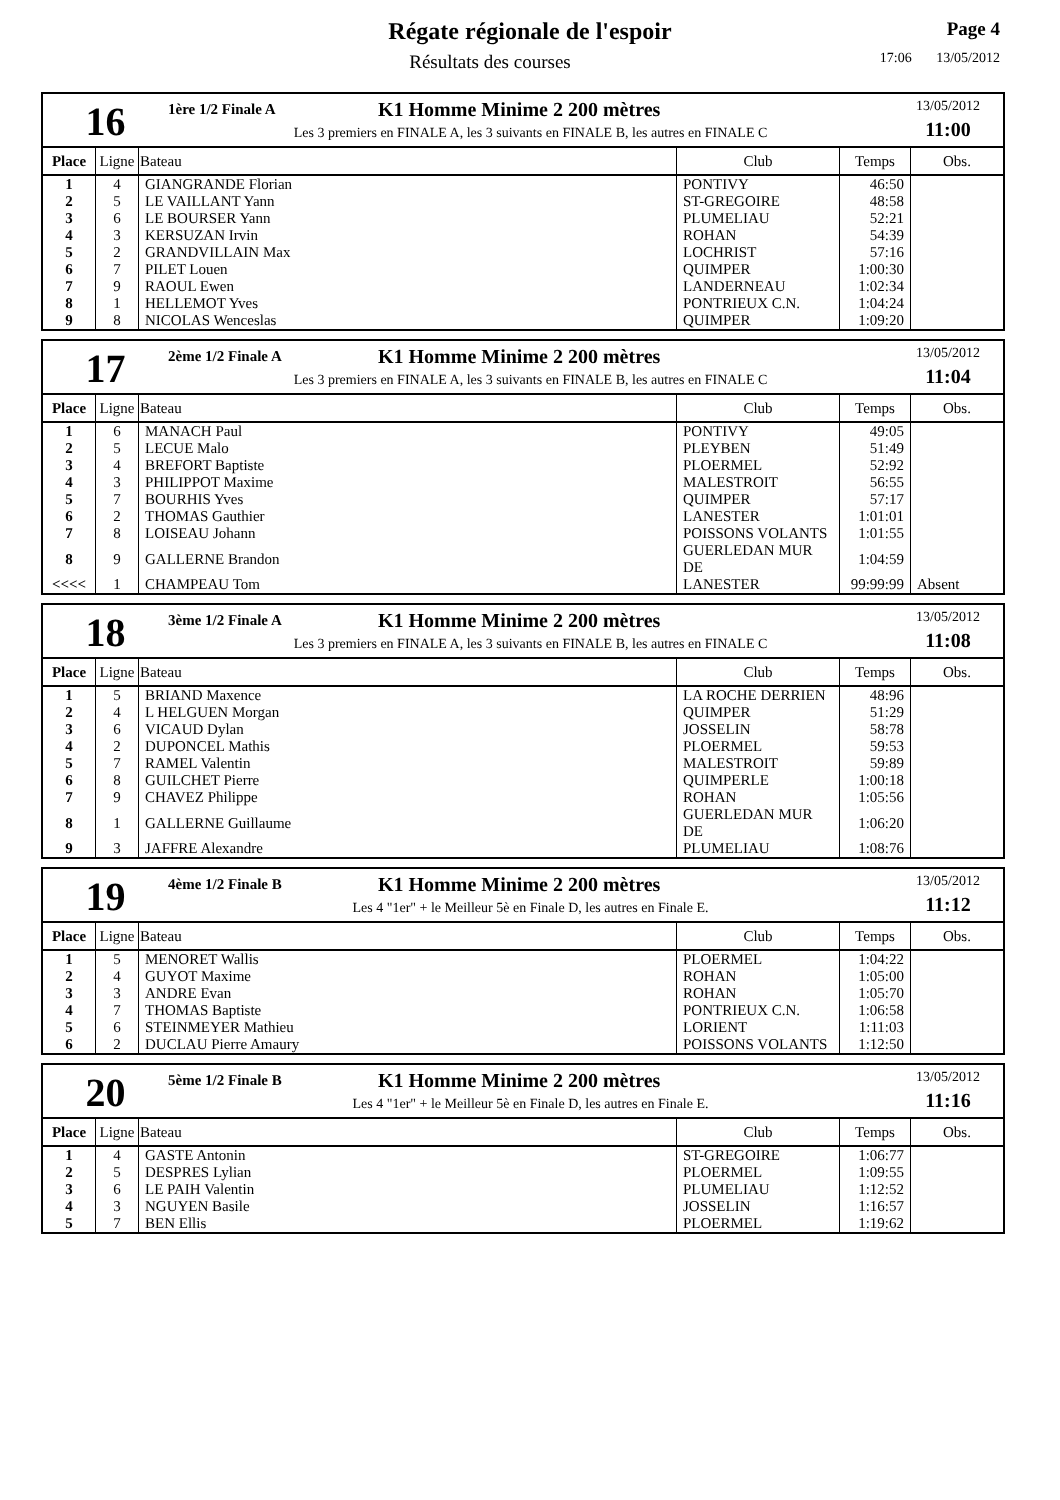Régate régionale de l'espoir
Résultats des courses
Page 4
17:06 13/05/2012
16
1ère 1/2 Finale A K1 Homme Minime 2 200 mètres
Les 3 premiers en FINALE A, les 3 suivants en FINALE B, les autres en FINALE C
13/05/2012
11:00
| Place | Ligne | Bateau | Club | Temps | Obs. |
| --- | --- | --- | --- | --- | --- |
| 1 | 4 | GIANGRANDE Florian | PONTIVY | 46:50 | |
| 2 | 5 | LE VAILLANT Yann | ST-GREGOIRE | 48:58 | |
| 3 | 6 | LE BOURSER Yann | PLUMELIAU | 52:21 | |
| 4 | 3 | KERSUZAN Irvin | ROHAN | 54:39 | |
| 5 | 2 | GRANDVILLAIN Max | LOCHRIST | 57:16 | |
| 6 | 7 | PILET Louen | QUIMPER | 1:00:30 | |
| 7 | 9 | RAOUL Ewen | LANDERNEAU | 1:02:34 | |
| 8 | 1 | HELLEMOT Yves | PONTRIEUX C.N. | 1:04:24 | |
| 9 | 8 | NICOLAS Wenceslas | QUIMPER | 1:09:20 | |
17
2ème 1/2 Finale A K1 Homme Minime 2 200 mètres
Les 3 premiers en FINALE A, les 3 suivants en FINALE B, les autres en FINALE C
13/05/2012
11:04
| Place | Ligne | Bateau | Club | Temps | Obs. |
| --- | --- | --- | --- | --- | --- |
| 1 | 6 | MANACH Paul | PONTIVY | 49:05 | |
| 2 | 5 | LECUE Malo | PLEYBEN | 51:49 | |
| 3 | 4 | BREFORT Baptiste | PLOERMEL | 52:92 | |
| 4 | 3 | PHILIPPOT Maxime | MALESTROIT | 56:55 | |
| 5 | 7 | BOURHIS Yves | QUIMPER | 57:17 | |
| 6 | 2 | THOMAS Gauthier | LANESTER | 1:01:01 | |
| 7 | 8 | LOISEAU Johann | POISSONS VOLANTS | 1:01:55 | |
| 8 | 9 | GALLERNE Brandon | GUERLEDAN MUR DE | 1:04:59 | |
| <<<< | 1 | CHAMPEAU Tom | LANESTER | 99:99:99 | Absent |
18
3ème 1/2 Finale A K1 Homme Minime 2 200 mètres
Les 3 premiers en FINALE A, les 3 suivants en FINALE B, les autres en FINALE C
13/05/2012
11:08
| Place | Ligne | Bateau | Club | Temps | Obs. |
| --- | --- | --- | --- | --- | --- |
| 1 | 5 | BRIAND Maxence | LA ROCHE DERRIEN | 48:96 | |
| 2 | 4 | L HELGUEN Morgan | QUIMPER | 51:29 | |
| 3 | 6 | VICAUD Dylan | JOSSELIN | 58:78 | |
| 4 | 2 | DUPONCEL Mathis | PLOERMEL | 59:53 | |
| 5 | 7 | RAMEL Valentin | MALESTROIT | 59:89 | |
| 6 | 8 | GUILCHET Pierre | QUIMPERLE | 1:00:18 | |
| 7 | 9 | CHAVEZ Philippe | ROHAN | 1:05:56 | |
| 8 | 1 | GALLERNE Guillaume | GUERLEDAN MUR DE | 1:06:20 | |
| 9 | 3 | JAFFRE Alexandre | PLUMELIAU | 1:08:76 | |
19
4ème 1/2 Finale B K1 Homme Minime 2 200 mètres
Les 4 "1er" + le Meilleur 5è en Finale D, les autres en Finale E.
13/05/2012
11:12
| Place | Ligne | Bateau | Club | Temps | Obs. |
| --- | --- | --- | --- | --- | --- |
| 1 | 5 | MENORET Wallis | PLOERMEL | 1:04:22 | |
| 2 | 4 | GUYOT Maxime | ROHAN | 1:05:00 | |
| 3 | 3 | ANDRE Evan | ROHAN | 1:05:70 | |
| 4 | 7 | THOMAS Baptiste | PONTRIEUX C.N. | 1:06:58 | |
| 5 | 6 | STEINMEYER Mathieu | LORIENT | 1:11:03 | |
| 6 | 2 | DUCLAU Pierre Amaury | POISSONS VOLANTS | 1:12:50 | |
20
5ème 1/2 Finale B K1 Homme Minime 2 200 mètres
Les 4 "1er" + le Meilleur 5è en Finale D, les autres en Finale E.
13/05/2012
11:16
| Place | Ligne | Bateau | Club | Temps | Obs. |
| --- | --- | --- | --- | --- | --- |
| 1 | 4 | GASTE Antonin | ST-GREGOIRE | 1:06:77 | |
| 2 | 5 | DESPRES Lylian | PLOERMEL | 1:09:55 | |
| 3 | 6 | LE PAIH Valentin | PLUMELIAU | 1:12:52 | |
| 4 | 3 | NGUYEN Basile | JOSSELIN | 1:16:57 | |
| 5 | 7 | BEN Ellis | PLOERMEL | 1:19:62 | |